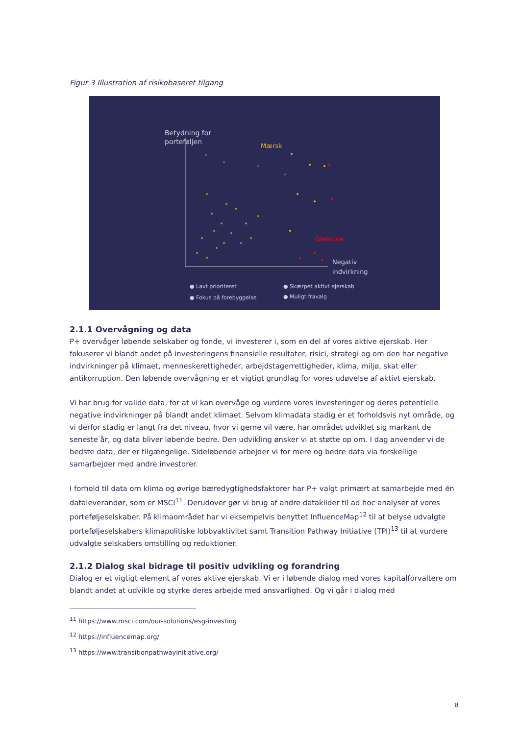Figur 3 Illustration af risikobaseret tilgang
Betydning for
porteføljen
Mærsk
Glencore
Negativ
indvirkning
● Lavt prioriteret
● Fokus på forebyggelse
● Skærpet aktivt ejerskab
● Muligt fravalg
2.1.1 Overvågning og data
P+ overvåger løbende selskaber og fonde, vi investerer i, som en del af vores aktive ejerskab. Her fokuserer vi blandt andet på investeringens finansielle resultater, risici, strategi og om den har negative indvirkninger på klimaet, menneskerettigheder, arbejdstagerrettigheder, klima, miljø, skat eller antikorruption. Den løbende overvågning er et vigtigt grundlag for vores udøvelse af aktivt ejerskab.
Vi har brug for valide data, for at vi kan overvåge og vurdere vores investeringer og deres potentielle negative indvirkninger på blandt andet klimaet. Selvom klimadata stadig er et forholdsvis nyt område, og vi derfor stadig er langt fra det niveau, hvor vi gerne vil være, har området udviklet sig markant de seneste år, og data bliver løbende bedre. Den udvikling ønsker vi at støtte op om. I dag anvender vi de bedste data, der er tilgængelige. Sideløbende arbejder vi for mere og bedre data via forskellige samarbejder med andre investorer.
I forhold til data om klima og øvrige bæredygtighedsfaktorer har P+ valgt primært at samarbejde med én dataleverandør, som er MSCI<sup>11</sup>. Derudover gør vi brug af andre datakilder til ad hoc analyser af vores porteføljeselskaber. På klimaområdet har vi eksempelvis benyttet InfluenceMap<sup>12</sup> til at belyse udvalgte porteføljeselskabers klimapolitiske lobbyaktivitet samt Transition Pathway Initiative (TPI)<sup>13</sup> til at vurdere udvalgte selskabers omstilling og reduktioner.
2.1.2 Dialog skal bidrage til positiv udvikling og forandring
Dialog er et vigtigt element af vores aktive ejerskab. Vi er i løbende dialog med vores kapitalforvaltere om blandt andet at udvikle og styrke deres arbejde med ansvarlighed. Og vi går i dialog med
<sup>11</sup> https://www.msci.com/our-solutions/esg-investing
<sup>12</sup> https://influencemap.org/
<sup>13</sup> https://www.transitionpathwayinitiative.org/
8